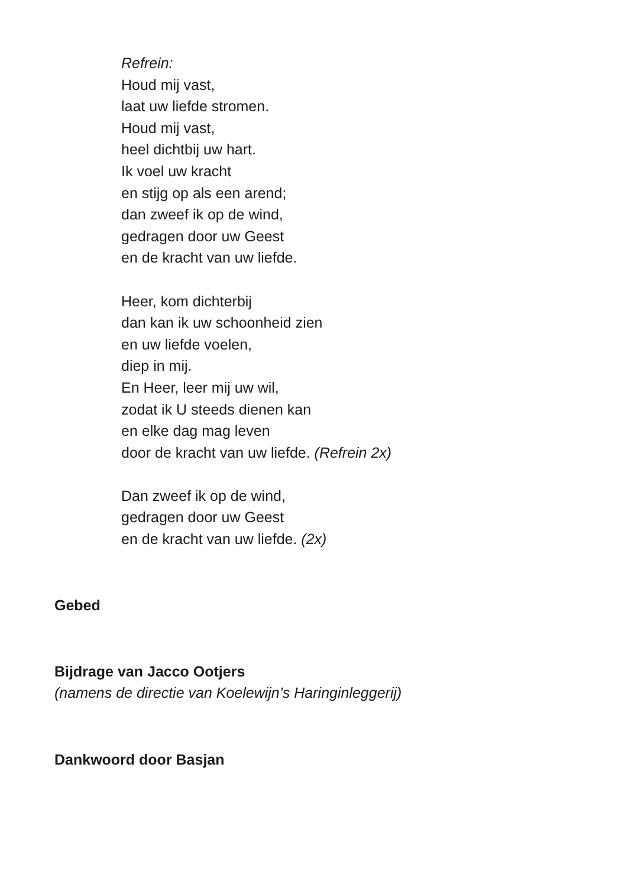Refrein:
Houd mij vast,
laat uw liefde stromen.
Houd mij vast,
heel dichtbij uw hart.
Ik voel uw kracht
en stijg op als een arend;
dan zweef ik op de wind,
gedragen door uw Geest
en de kracht van uw liefde.
Heer, kom dichterbij
dan kan ik uw schoonheid zien
en uw liefde voelen,
diep in mij.
En Heer, leer mij uw wil,
zodat ik U steeds dienen kan
en elke dag mag leven
door de kracht van uw liefde. (Refrein 2x)
Dan zweef ik op de wind,
gedragen door uw Geest
en de kracht van uw liefde. (2x)
Gebed
Bijdrage van Jacco Ootjers
(namens de directie van Koelewijn’s Haringinleggerij)
Dankwoord door Basjan